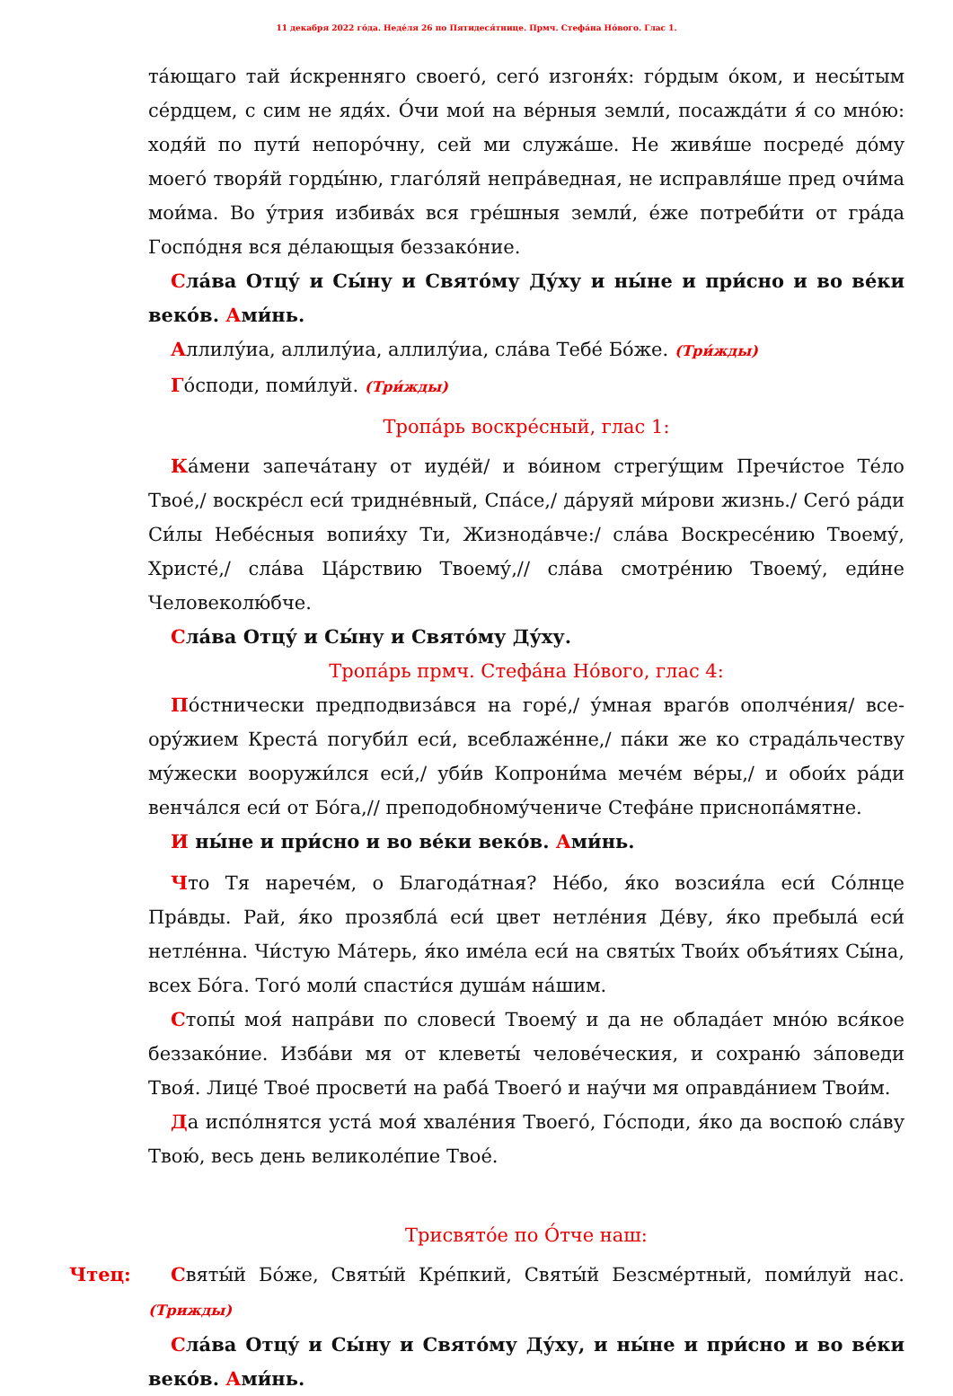11 декабря 2022 го́да. Неде́ля 26 по Пятидеся́тнице. Прмч. Стефа́на Но́вого. Глас 1.
та́ющаго тай и́скренняго своего́, сего́ изгоня́х: го́рдым о́ком, и несы́тым се́рдцем, с сим не ядя́х. О́чи мои́ на ве́рныя земли́, посажда́ти я́ со мно́ю: ходя́й по пути́ непоро́чну, сей ми служа́ше. Не живя́ше посреде́ до́му моего́ творя́й горды́ню, глаго́ляй непра́ведная, не исправля́ше пред очи́ма мои́ма. Во у́трия избива́х вся гре́шныя земли́, е́же потреби́ти от гра́да Госпо́дня вся де́лающыя беззако́ние.
Сла́ва Отцу́ и Сы́ну и Свято́му Ду́ху и ны́не и при́сно и во ве́ки веко́в. Ами́нь.
Аллилу́иа, аллилу́иа, аллилу́иа, сла́ва Тебе́ Бо́же. (Три́жды)
Го́споди, поми́луй. (Три́жды)
Тропа́рь воскре́сный, глас 1:
Ка́мени запеча́тану от иуде́й/ и во́ином стрегу́щим Пречи́стое Те́ло Твое́,/ воскре́сл еси́ триднéвный, Спа́се,/ да́руяй ми́рови жизнь./ Сего́ ра́ди Си́лы Небе́сныя вопия́ху Ти, Жизнода́вче:/ сла́ва Воскресе́нию Твоему́, Христе́,/ сла́ва Ца́рствию Твоему́,// сла́ва смотре́нию Твоему́, еди́не Человеколю́бче.
Сла́ва Отцу́ и Сы́ну и Свято́му Ду́ху.
Тропа́рь прмч. Стефа́на Но́вого, глас 4:
По́стнически предподвиза́вся на горе́,/ у́мная враго́в ополче́ния/ все­ору́жием Креста́ погуби́л еси́, всеблаже́нне,/ па́ки же ко страда́льчеству му́жески вооружи́лся еси́,/ уби́в Копрони́ма мече́м ве́ры,/ и обои́х ра́ди венча́лся еси́ от Бо́га,// преподобному́чениче Стефа́не приснопа́мятне.
И ны́не и при́сно и во ве́ки веко́в. Ами́нь.
Что Тя нарече́м, о Благода́тная? Не́бо, я́ко возсия́ла еси́ Со́лнце Пра́вды. Рай, я́ко прозябла́ еси́ цвет нетле́ния Де́ву, я́ко пребыла́ еси́ нетле́нна. Чи́стую Ма́терь, я́ко име́ла еси́ на святы́х Твои́х объя́тиях Сы́на, всех Бо́га. Того́ моли́ спасти́ся душа́м на́шим.
Стопы́ моя́ напра́ви по словеси́ Твоему́ и да не облада́ет мно́ю вся́кое беззако́ние. Изба́ви мя от клеветы́ челове́ческия, и сохраню́ за́поведи Твоя́. Лице́ Твое́ просвети́ на раба́ Твоего́ и нау́чи мя оправда́нием Твои́м.
Да испо́лнятся уста́ моя́ хвале́ния Твоего́, Го́споди, я́ко да воспою́ сла́ву Твою́, весь день великоле́пие Твое́.
Трисвято́е по О́тче наш:
Чтец: Святы́й Бо́же, Святы́й Кре́пкий, Святы́й Безсме́ртный, поми́луй нас. (Три­жды)
Сла́ва Отцу́ и Сы́ну и Свято́му Ду́ху, и ны́не и при́сно и во ве́ки веко́в. Ами́нь.